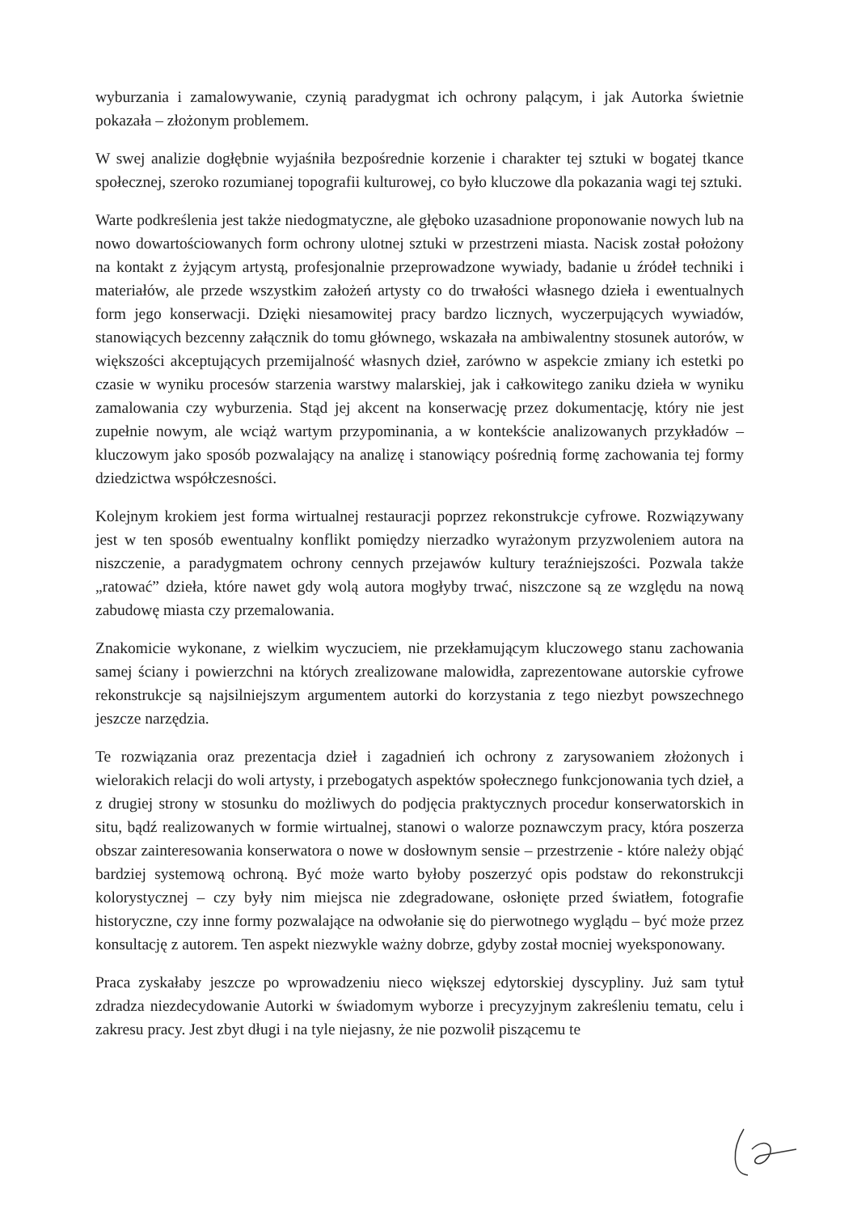wyburzania i zamalowywanie, czynią paradygmat ich ochrony palącym, i jak Autorka świetnie pokazała – złożonym problemem.
W swej analizie dogłębnie wyjaśniła bezpośrednie korzenie i charakter tej sztuki w bogatej tkance społecznej, szeroko rozumianej topografii kulturowej, co było kluczowe dla pokazania wagi tej sztuki.
Warte podkreślenia jest także niedogmatyczne, ale głęboko uzasadnione proponowanie nowych lub na nowo dowartościowanych form ochrony ulotnej sztuki w przestrzeni miasta. Nacisk został położony na kontakt z żyjącym artystą, profesjonalnie przeprowadzone wywiady, badanie u źródeł techniki i materiałów, ale przede wszystkim założeń artysty co do trwałości własnego dzieła i ewentualnych form jego konserwacji. Dzięki niesamowitej pracy bardzo licznych, wyczerpujących wywiadów, stanowiących bezcenny załącznik do tomu głównego, wskazała na ambiwalentny stosunek autorów, w większości akceptujących przemijalność własnych dzieł, zarówno w aspekcie zmiany ich estetki po czasie w wyniku procesów starzenia warstwy malarskiej, jak i całkowitego zaniku dzieła w wyniku zamalowania czy wyburzenia. Stąd jej akcent na konserwację przez dokumentację, który nie jest zupełnie nowym, ale wciąż wartym przypominania, a w kontekście analizowanych przykładów – kluczowym jako sposób pozwalający na analizę i stanowiący pośrednią formę zachowania tej formy dziedzictwa współczesności.
Kolejnym krokiem jest forma wirtualnej restauracji poprzez rekonstrukcje cyfrowe. Rozwiązywany jest w ten sposób ewentualny konflikt pomiędzy nierzadko wyrażonym przyzwoleniem autora na niszczenie, a paradygmatem ochrony cennych przejawów kultury teraźniejszości. Pozwala także „ratować” dzieła, które nawet gdy wolą autora mogłyby trwać, niszczone są ze względu na nową zabudowę miasta czy przemalowania.
Znakomicie wykonane, z wielkim wyczuciem, nie przekłamującym kluczowego stanu zachowania samej ściany i powierzchni na których zrealizowane malowidła, zaprezentowane autorskie cyfrowe rekonstrukcje są najsilniejszym argumentem autorki do korzystania z tego niezbyt powszechnego jeszcze narzędzia.
Te rozwiązania oraz prezentacja dzieł i zagadnień ich ochrony z zarysowaniem złożonych i wielorakich relacji do woli artysty, i przebogatych aspektów społecznego funkcjonowania tych dzieł, a z drugiej strony w stosunku do możliwych do podjęcia praktycznych procedur konserwatorskich in situ, bądź realizowanych w formie wirtualnej, stanowi o walorze poznawczym pracy, która poszerza obszar zainteresowania konserwatora o nowe w dosłownym sensie – przestrzenie - które należy objąć bardziej systemową ochroną. Być może warto byłoby poszerzyć opis podstaw do rekonstrukcji kolorystycznej – czy były nim miejsca nie zdegradowane, osłonięte przed światłem, fotografie historyczne, czy inne formy pozwalające na odwołanie się do pierwotnego wyglądu – być może przez konsultację z autorem. Ten aspekt niezwykle ważny dobrze, gdyby został mocniej wyeksponowany.
Praca zyskałaby jeszcze po wprowadzeniu nieco większej edytorskiej dyscypliny. Już sam tytuł zdradza niezdecydowanie Autorki w świadomym wyborze i precyzyjnym zakreśleniu tematu, celu i zakresu pracy. Jest zbyt długi i na tyle niejasny, że nie pozwolił piszącemu te